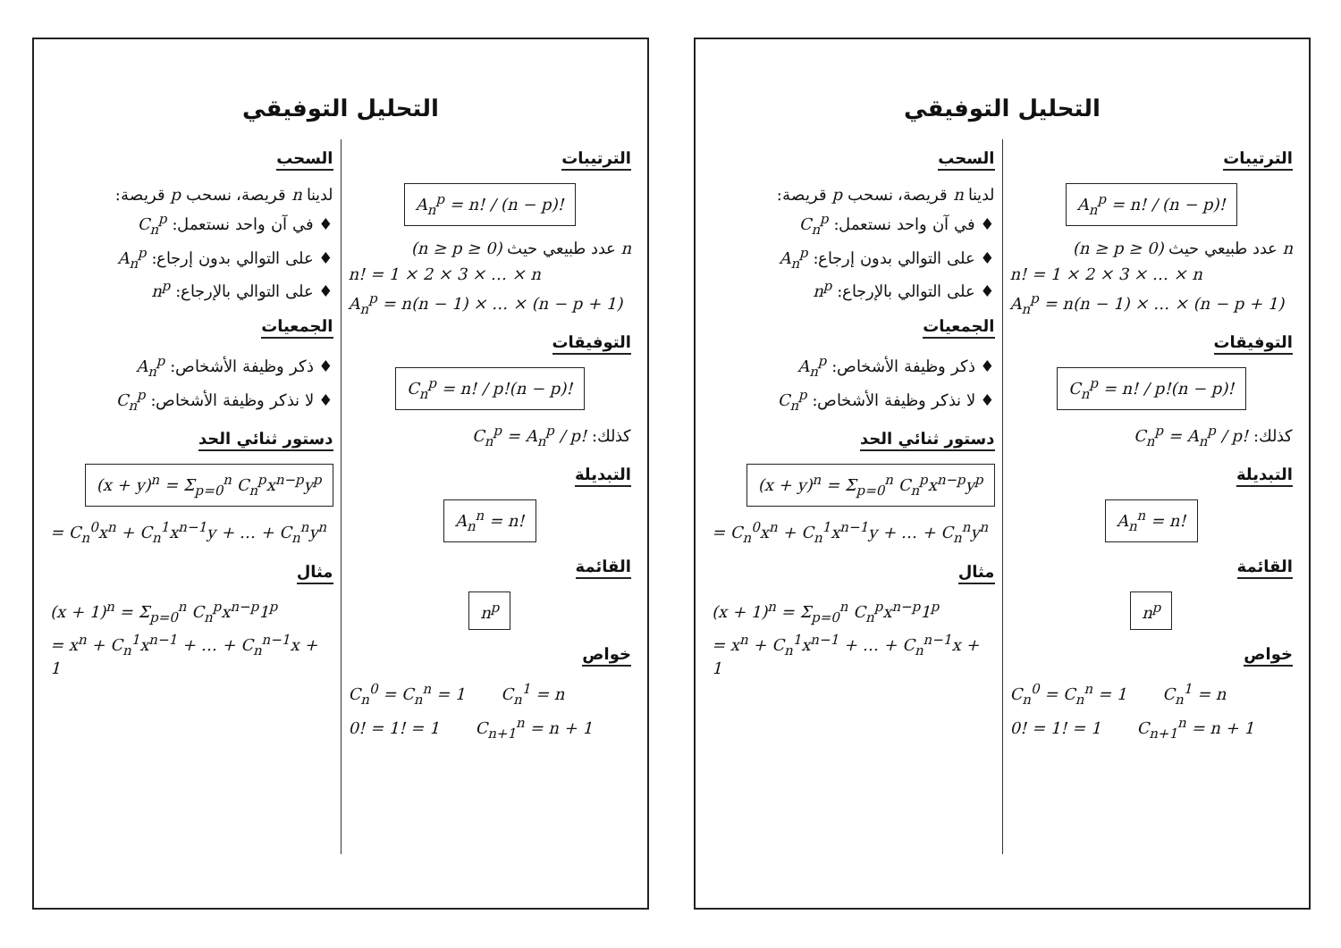التحليل التوفيقي
الترتيبات
A<sub>n</sub><sup>p</sup> = n! / (n − p)!
n عدد طبيعي حيث (n ≥ p ≥ 0)
n! = 1 × 2 × 3 × … × n
A<sub>n</sub><sup>p</sup> = n(n − 1) × … × (n − p + 1)
التوفيقات
C<sub>n</sub><sup>p</sup> = n! / p!(n − p)!
كذلك: C<sub>n</sub><sup>p</sup> = A<sub>n</sub><sup>p</sup> / p!
التبديلة
A<sub>n</sub><sup>n</sup> = n!
القائمة
n<sup>p</sup>
خواص
C<sub>n</sub><sup>0</sup> = C<sub>n</sub><sup>n</sup> = 1 C<sub>n</sub><sup>1</sup> = n
0! = 1! = 1 C<sub>n+1</sub><sup>n</sup> = n + 1
السحب
لدينا n قريصة، نسحب p قريصة:
♦ في آن واحد نستعمل: C<sub>n</sub><sup>p</sup>
♦ على التوالي بدون إرجاع: A<sub>n</sub><sup>p</sup>
♦ على التوالي بالإرجاع: n<sup>p</sup>
الجمعيات
♦ ذكر وظيفة الأشخاص: A<sub>n</sub><sup>p</sup>
♦ لا نذكر وظيفة الأشخاص: C<sub>n</sub><sup>p</sup>
دستور ثنائي الحد
(x + y)<sup>n</sup> = Σ<sub>p=0</sub><sup>n</sup> C<sub>n</sub><sup>p</sup>x<sup>n−p</sup>y<sup>p</sup>
= C<sub>n</sub><sup>0</sup>x<sup>n</sup> + C<sub>n</sub><sup>1</sup>x<sup>n−1</sup>y + … + C<sub>n</sub><sup>n</sup>y<sup>n</sup>
مثال
(x + 1)<sup>n</sup> = Σ<sub>p=0</sub><sup>n</sup> C<sub>n</sub><sup>p</sup>x<sup>n−p</sup>1<sup>p</sup>
= x<sup>n</sup> + C<sub>n</sub><sup>1</sup>x<sup>n−1</sup> + … + C<sub>n</sub><sup>n−1</sup>x + 1
التحليل التوفيقي
الترتيبات
A<sub>n</sub><sup>p</sup> = n! / (n − p)!
n عدد طبيعي حيث (n ≥ p ≥ 0)
n! = 1 × 2 × 3 × … × n
A<sub>n</sub><sup>p</sup> = n(n − 1) × … × (n − p + 1)
التوفيقات
C<sub>n</sub><sup>p</sup> = n! / p!(n − p)!
كذلك: C<sub>n</sub><sup>p</sup> = A<sub>n</sub><sup>p</sup> / p!
التبديلة
A<sub>n</sub><sup>n</sup> = n!
القائمة
n<sup>p</sup>
خواص
C<sub>n</sub><sup>0</sup> = C<sub>n</sub><sup>n</sup> = 1 C<sub>n</sub><sup>1</sup> = n
0! = 1! = 1 C<sub>n+1</sub><sup>n</sup> = n + 1
السحب
لدينا n قريصة، نسحب p قريصة:
♦ في آن واحد نستعمل: C<sub>n</sub><sup>p</sup>
♦ على التوالي بدون إرجاع: A<sub>n</sub><sup>p</sup>
♦ على التوالي بالإرجاع: n<sup>p</sup>
الجمعيات
♦ ذكر وظيفة الأشخاص: A<sub>n</sub><sup>p</sup>
♦ لا نذكر وظيفة الأشخاص: C<sub>n</sub><sup>p</sup>
دستور ثنائي الحد
(x + y)<sup>n</sup> = Σ<sub>p=0</sub><sup>n</sup> C<sub>n</sub><sup>p</sup>x<sup>n−p</sup>y<sup>p</sup>
= C<sub>n</sub><sup>0</sup>x<sup>n</sup> + C<sub>n</sub><sup>1</sup>x<sup>n−1</sup>y + … + C<sub>n</sub><sup>n</sup>y<sup>n</sup>
مثال
(x + 1)<sup>n</sup> = Σ<sub>p=0</sub><sup>n</sup> C<sub>n</sub><sup>p</sup>x<sup>n−p</sup>1<sup>p</sup>
= x<sup>n</sup> + C<sub>n</sub><sup>1</sup>x<sup>n−1</sup> + … + C<sub>n</sub><sup>n−1</sup>x + 1